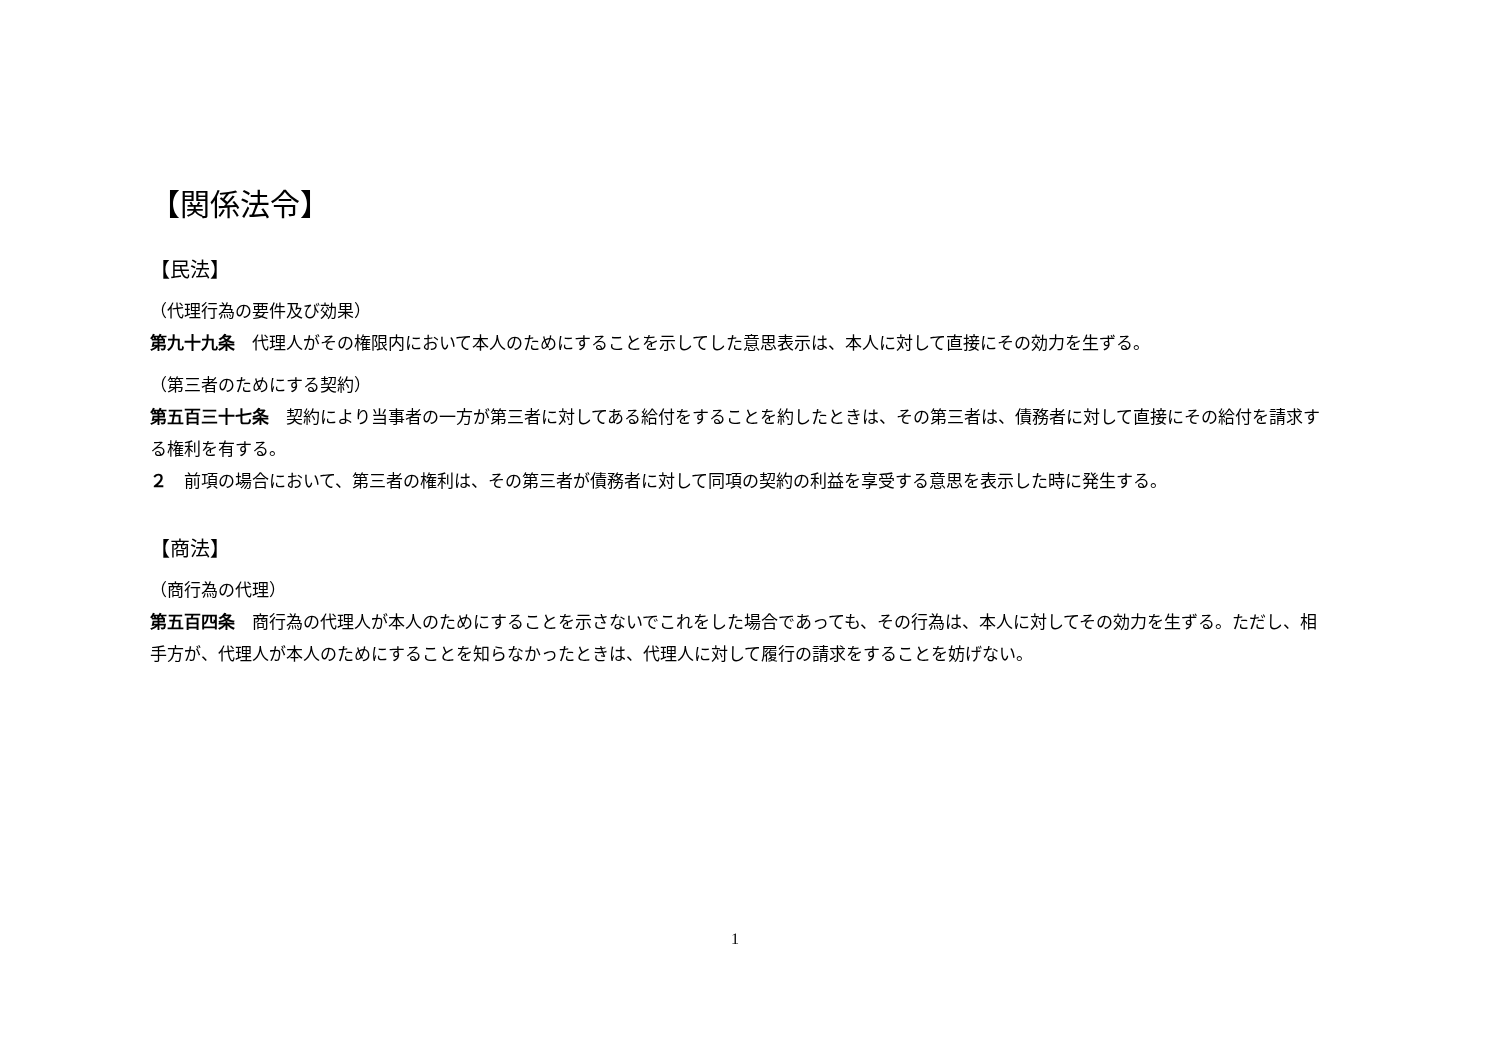【関係法令】
【民法】
（代理行為の要件及び効果）
第九十九条　代理人がその権限内において本人のためにすることを示してした意思表示は、本人に対して直接にその効力を生ずる。
（第三者のためにする契約）
第五百三十七条　契約により当事者の一方が第三者に対してある給付をすることを約したときは、その第三者は、債務者に対して直接にその給付を請求する権利を有する。
２　前項の場合において、第三者の権利は、その第三者が債務者に対して同項の契約の利益を享受する意思を表示した時に発生する。
【商法】
（商行為の代理）
第五百四条　商行為の代理人が本人のためにすることを示さないでこれをした場合であっても、その行為は、本人に対してその効力を生ずる。ただし、相手方が、代理人が本人のためにすることを知らなかったときは、代理人に対して履行の請求をすることを妨げない。
1